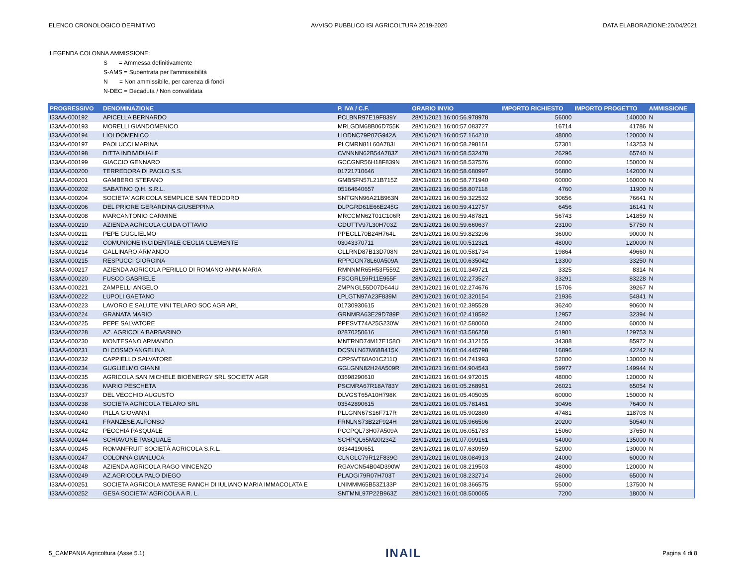ELENCO CRONOLOGICO DEFINITIVO AVVISO PUBBLICO ISI AGRICOLTURA 2019-2020 DATA ELABORAZIONE:20/04/2021
LEGENDA COLONNA AMMISSIONE:
S = Ammessa definitivamente
S-AMS = Subentrata per l'ammissibilità
N = Non ammissibile, per carenza di fondi
N-DEC = Decaduta / Non convalidata
| PROGRESSIVO | DENOMINAZIONE | P. IVA / C.F. | ORARIO INVIO | IMPORTO RICHIESTO | IMPORTO PROGETTO | AMMISSIONE |
| --- | --- | --- | --- | --- | --- | --- |
| I33AA-000192 | APICELLA BERNARDO | PCLBNR97E19F839Y | 28/01/2021 16:00:56.978978 | 56000 | 140000 | N |
| I33AA-000193 | MORELLI GIANDOMENICO | MRLGDM68B06D755K | 28/01/2021 16:00:57.083727 | 16714 | 41786 | N |
| I33AA-000194 | LIOI DOMENICO | LIODNC79P07G942A | 28/01/2021 16:00:57.164210 | 48000 | 120000 | N |
| I33AA-000197 | PAOLUCCI MARINA | PLCMRN81L60A783L | 28/01/2021 16:00:58.298161 | 57301 | 143253 | N |
| I33AA-000198 | DITTA INDIVIDUALE | CVNNNN62B54A783Z | 28/01/2021 16:00:58.532478 | 26296 | 65740 | N |
| I33AA-000199 | GIACCIO GENNARO | GCCGNR56H18F839N | 28/01/2021 16:00:58.537576 | 60000 | 150000 | N |
| I33AA-000200 | TERREDORA DI PAOLO S.S. | 01721710646 | 28/01/2021 16:00:58.680997 | 56800 | 142000 | N |
| I33AA-000201 | GAMBERO STEFANO | GMBSFN57L21B715Z | 28/01/2021 16:00:58.771940 | 60000 | 160000 | N |
| I33AA-000202 | SABATINO Q.H. S.R.L. | 05164640657 | 28/01/2021 16:00:58.807118 | 4760 | 11900 | N |
| I33AA-000204 | SOCIETA' AGRICOLA SEMPLICE SAN TEODORO | SNTGNN96A21B963N | 28/01/2021 16:00:59.322532 | 30656 | 76641 | N |
| I33AA-000206 | DEL PRIORE GERARDINA GIUSEPPINA | DLPGRD61E66E245G | 28/01/2021 16:00:59.412757 | 6456 | 16141 | N |
| I33AA-000208 | MARCANTONIO CARMINE | MRCCMN62T01C106R | 28/01/2021 16:00:59.487821 | 56743 | 141859 | N |
| I33AA-000210 | AZIENDA AGRICOLA GUIDA OTTAVIO | GDUTTV97L30H703Z | 28/01/2021 16:00:59.660637 | 23100 | 57750 | N |
| I33AA-000211 | PEPE GUGLIELMO | PPEGLL70B24H764L | 28/01/2021 16:00:59.823296 | 36000 | 90000 | N |
| I33AA-000212 | COMUNIONE INCIDENTALE CEGLIA CLEMENTE | 03043370711 | 28/01/2021 16:01:00.512321 | 48000 | 120000 | N |
| I33AA-000214 | GALLINARO ARMANDO | GLLRND87B13D708N | 28/01/2021 16:01:00.581734 | 19864 | 49660 | N |
| I33AA-000215 | RESPUCCI GIORGINA | RPPGGN78L60A509A | 28/01/2021 16:01:00.635042 | 13300 | 33250 | N |
| I33AA-000217 | AZIENDA AGRICOLA PERILLO DI ROMANO ANNA MARIA | RMNNMR65H53F559Z | 28/01/2021 16:01:01.349721 | 3325 | 8314 | N |
| I33AA-000220 | FUSCO GABRIELE | FSCGRL59R11E955F | 28/01/2021 16:01:02.273527 | 33291 | 83228 | N |
| I33AA-000221 | ZAMPELLI ANGELO | ZMPNGL55D07D644U | 28/01/2021 16:01:02.274676 | 15706 | 39267 | N |
| I33AA-000222 | LUPOLI GAETANO | LPLGTN97A23F839M | 28/01/2021 16:01:02.320154 | 21936 | 54841 | N |
| I33AA-000223 | LAVORO E SALUTE VINI TELARO SOC AGR ARL | 01730930615 | 28/01/2021 16:01:02.395528 | 36240 | 90600 | N |
| I33AA-000224 | GRANATA MARIO | GRNMRA63E29D789P | 28/01/2021 16:01:02.418592 | 12957 | 32394 | N |
| I33AA-000225 | PEPE SALVATORE | PPESVT74A25G230W | 28/01/2021 16:01:02.580060 | 24000 | 60000 | N |
| I33AA-000228 | AZ. AGRICOLA BARBARINO | 02870250616 | 28/01/2021 16:01:03.586258 | 51901 | 129753 | N |
| I33AA-000230 | MONTESANO ARMANDO | MNTRND74M17E158O | 28/01/2021 16:01:04.312155 | 34388 | 85972 | N |
| I33AA-000231 | DI COSMO ANGELINA | DCSNLN67M68B415K | 28/01/2021 16:01:04.445798 | 16896 | 42242 | N |
| I33AA-000232 | CAPPIELLO SALVATORE | CPPSVT60A01C211Q | 28/01/2021 16:01:04.741993 | 52000 | 130000 | N |
| I33AA-000234 | GUGLIELMO GIANNI | GGLGNN82H24A509R | 28/01/2021 16:01:04.904543 | 59977 | 149944 | N |
| I33AA-000235 | AGRICOLA SAN MICHELE BIOENERGY SRL SOCIETA' AGR | 03698290610 | 28/01/2021 16:01:04.972015 | 48000 | 120000 | N |
| I33AA-000236 | MARIO PESCHETA | PSCMRA67R18A783Y | 28/01/2021 16:01:05.268951 | 26021 | 65054 | N |
| I33AA-000237 | DEL VECCHIO AUGUSTO | DLVGST65A10H798K | 28/01/2021 16:01:05.405035 | 60000 | 150000 | N |
| I33AA-000238 | SOCIETA AGRICOLA TELARO SRL | 03542890615 | 28/01/2021 16:01:05.781461 | 30496 | 76400 | N |
| I33AA-000240 | PILLA GIOVANNI | PLLGNN67S16F717R | 28/01/2021 16:01:05.902880 | 47481 | 118703 | N |
| I33AA-000241 | FRANZESE ALFONSO | FRNLNS73B22F924H | 28/01/2021 16:01:05.966596 | 20200 | 50540 | N |
| I33AA-000242 | PECCHIA PASQUALE | PCCPQL73H07A509A | 28/01/2021 16:01:06.051783 | 15060 | 37650 | N |
| I33AA-000244 | SCHIAVONE PASQUALE | SCHPQL65M20I234Z | 28/01/2021 16:01:07.099161 | 54000 | 135000 | N |
| I33AA-000245 | ROMANFRUIT SOCIETÀ AGRICOLA S.R.L. | 03344190651 | 28/01/2021 16:01:07.630959 | 52000 | 130000 | N |
| I33AA-000247 | COLONNA GIANLUCA | CLNGLC79R12F839G | 28/01/2021 16:01:08.084913 | 24000 | 60000 | N |
| I33AA-000248 | AZIENDA AGRICOLA RAGO VINCENZO | RGAVCN54B04D390W | 28/01/2021 16:01:08.219503 | 48000 | 120000 | N |
| I33AA-000249 | AZ.AGRICOLA PALO DIEGO | PLADGI79R07H703T | 28/01/2021 16:01:08.232714 | 26000 | 65000 | N |
| I33AA-000251 | SOCIETA AGRICOLA MATESE RANCH DI IULIANO MARIA IMMACOLATA E | LNIMMM65B53Z133P | 28/01/2021 16:01:08.366575 | 55000 | 137500 | N |
| I33AA-000252 | GESA SOCIETA' AGRICOLA A R. L. | SNTMNL97P22B963Z | 28/01/2021 16:01:08.500065 | 7200 | 18000 | N |
5_CAMPANIA Agricoltura (Asse 5.1) INAIL Pagina 4 di 8